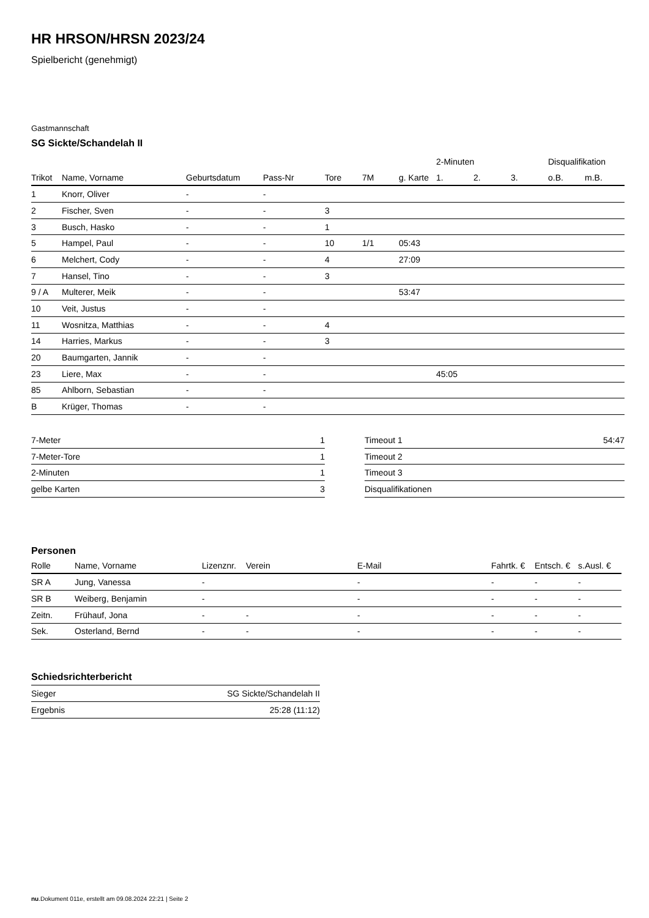HR HRSON/HRSN 2023/24
Spielbericht (genehmigt)
Gastmannschaft
SG Sickte/Schandelah II
| | | | | | | | 2-Minuten | | | Disqualifikation | |
| --- | --- | --- | --- | --- | --- | --- | --- | --- | --- | --- | --- |
| Trikot | Name, Vorname | Geburtsdatum | Pass-Nr | Tore | 7M | g. Karte | 1. | 2. | 3. | o.B. | m.B. |
| 1 | Knorr, Oliver | - | - | | | | | | | | |
| 2 | Fischer, Sven | - | - | 3 | | | | | | | |
| 3 | Busch, Hasko | - | - | 1 | | | | | | | |
| 5 | Hampel, Paul | - | - | 10 | 1/1 | 05:43 | | | | | |
| 6 | Melchert, Cody | - | - | 4 | | 27:09 | | | | | |
| 7 | Hansel, Tino | - | - | 3 | | | | | | | |
| 9 / A | Multerer, Meik | - | - | | | 53:47 | | | | | |
| 10 | Veit, Justus | - | - | | | | | | | | |
| 11 | Wosnitza, Matthias | - | - | 4 | | | | | | | |
| 14 | Harries, Markus | - | - | 3 | | | | | | | |
| 20 | Baumgarten, Jannik | - | - | | | | | | | | |
| 23 | Liere, Max | - | - | | | | 45:05 | | | | |
| 85 | Ahlborn, Sebastian | - | - | | | | | | | | |
| B | Krüger, Thomas | - | - | | | | | | | | |
| 7-Meter | 1 |
| 7-Meter-Tore | 1 |
| 2-Minuten | 1 |
| gelbe Karten | 3 |
| Timeout 1 | 54:47 |
| Timeout 2 | |
| Timeout 3 | |
| Disqualifikationen | |
Personen
| Rolle | Name, Vorname | Lizenznr. | Verein | E-Mail | Fahrtk. € | Entsch. € | s.Ausl. € |
| --- | --- | --- | --- | --- | --- | --- | --- |
| SR A | Jung, Vanessa | - | | - | - | - | - |
| SR B | Weiberg, Benjamin | - | | - | - | - | - |
| Zeitn. | Frühauf, Jona | - | - | - | - | - | - |
| Sek. | Osterland, Bernd | - | - | - | - | - | - |
Schiedsrichterbericht
| Sieger | SG Sickte/Schandelah II |
| Ergebnis | 25:28 (11:12) |
nu.Dokument 011e, erstellt am 09.08.2024 22:21 | Seite 2